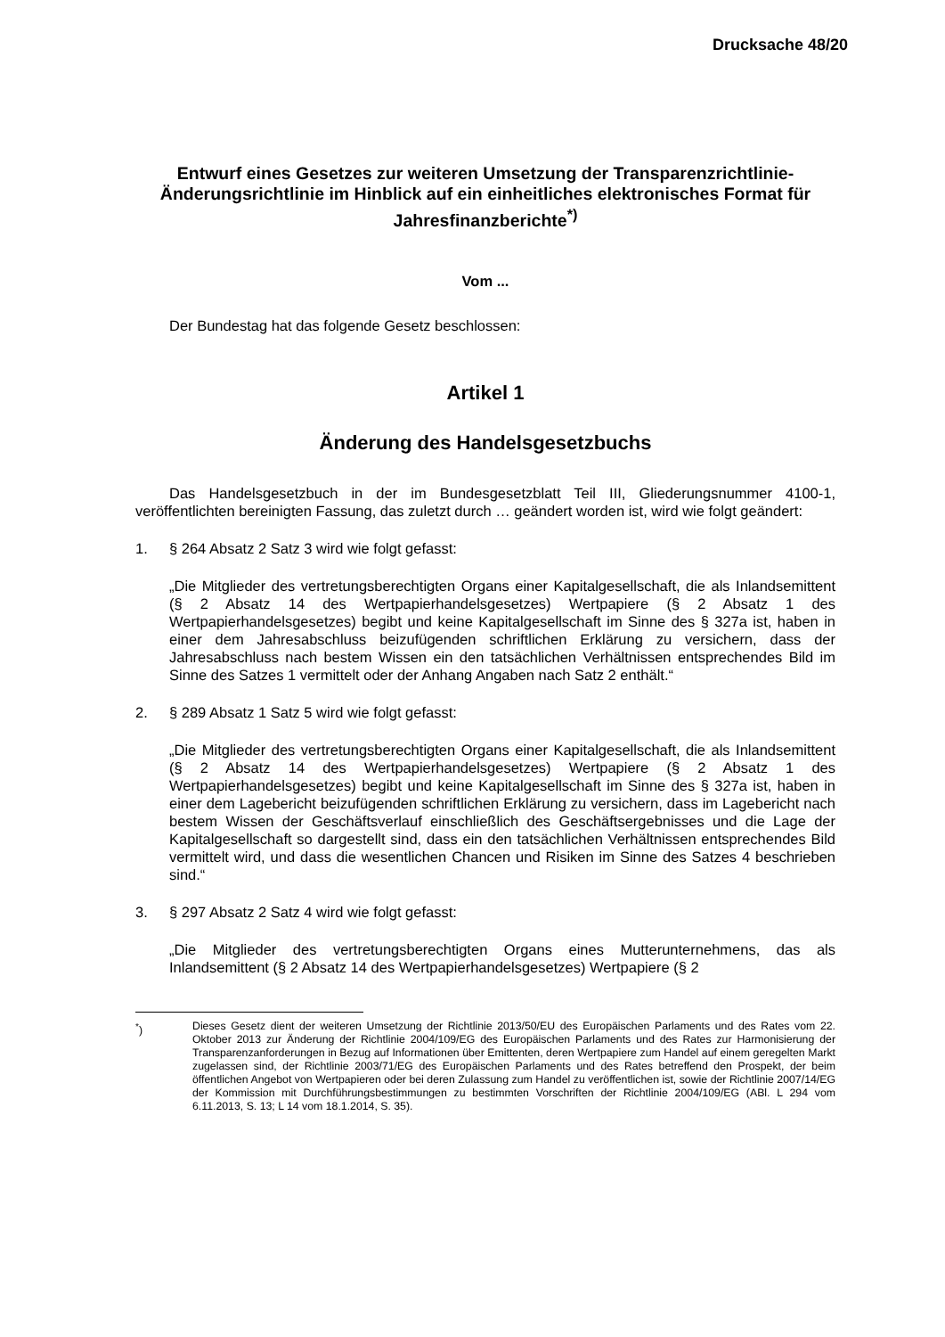Drucksache 48/20
Entwurf eines Gesetzes zur weiteren Umsetzung der Transparenzricht­linie-Änderungsrichtlinie im Hinblick auf ein einheitliches elektroni­sches Format für Jahresfinanzberichte<sup>*)</sup>
Vom ...
Der Bundestag hat das folgende Gesetz beschlossen:
Artikel 1
Änderung des Handelsgesetzbuchs
Das Handelsgesetzbuch in der im Bundesgesetzblatt Teil III, Gliederungsnum­mer 4100-1, veröffentlichten bereinigten Fassung, das zuletzt durch … geändert worden ist, wird wie folgt geändert:
1. § 264 Absatz 2 Satz 3 wird wie folgt gefasst:
„Die Mitglieder des vertretungsberechtigten Organs einer Kapitalgesellschaft, die als Inlandsemittent (§ 2 Absatz 14 des Wertpapierhandelsgesetzes) Wertpapiere (§ 2 Absatz 1 des Wertpapierhandelsgesetzes) begibt und keine Kapitalgesellschaft im Sinne des § 327a ist, haben in einer dem Jahresabschluss beizufügenden schriftli­chen Erklärung zu versichern, dass der Jahresabschluss nach bestem Wissen ein den tatsächlichen Verhältnissen entsprechendes Bild im Sinne des Satzes 1 vermit­telt oder der Anhang Angaben nach Satz 2 enthält.“
2. § 289 Absatz 1 Satz 5 wird wie folgt gefasst:
„Die Mitglieder des vertretungsberechtigten Organs einer Kapitalgesellschaft, die als Inlandsemittent (§ 2 Absatz 14 des Wertpapierhandelsgesetzes) Wertpapiere (§ 2 Absatz 1 des Wertpapierhandelsgesetzes) begibt und keine Kapitalgesellschaft im Sinne des § 327a ist, haben in einer dem Lagebericht beizufügenden schriftlichen Er­klärung zu versichern, dass im Lagebericht nach bestem Wissen der Geschäftsver­lauf einschließlich des Geschäftsergebnisses und die Lage der Kapitalgesellschaft so dargestellt sind, dass ein den tatsächlichen Verhältnissen entsprechendes Bild ver­mittelt wird, und dass die wesentlichen Chancen und Risiken im Sinne des Satzes 4 beschrieben sind.“
3. § 297 Absatz 2 Satz 4 wird wie folgt gefasst:
„Die Mitglieder des vertretungsberechtigten Organs eines Mutterunternehmens, das als Inlandsemittent (§ 2 Absatz 14 des Wertpapierhandelsgesetzes) Wertpapiere (§ 2
<sup>*</sup>) Dieses Gesetz dient der weiteren Umsetzung der Richtlinie 2013/50/EU des Europäischen Parla­ments und des Rates vom 22. Oktober 2013 zur Änderung der Richtlinie 2004/109/EG des Europäi­schen Parlaments und des Rates zur Harmonisierung der Transparenzanforderungen in Bezug auf Informationen über Emittenten, deren Wertpapiere zum Handel auf einem geregelten Markt zugelas­sen sind, der Richtlinie 2003/71/EG des Europäischen Parlaments und des Rates betreffend den Prospekt, der beim öffentlichen Angebot von Wertpapieren oder bei deren Zulassung zum Handel zu veröffentlichen ist, sowie der Richtlinie 2007/14/EG der Kommission mit Durchführungsbestimmun­gen zu bestimmten Vorschriften der Richtlinie 2004/109/EG (ABl. L 294 vom 6.11.2013, S. 13; L 14 vom 18.1.2014, S. 35).